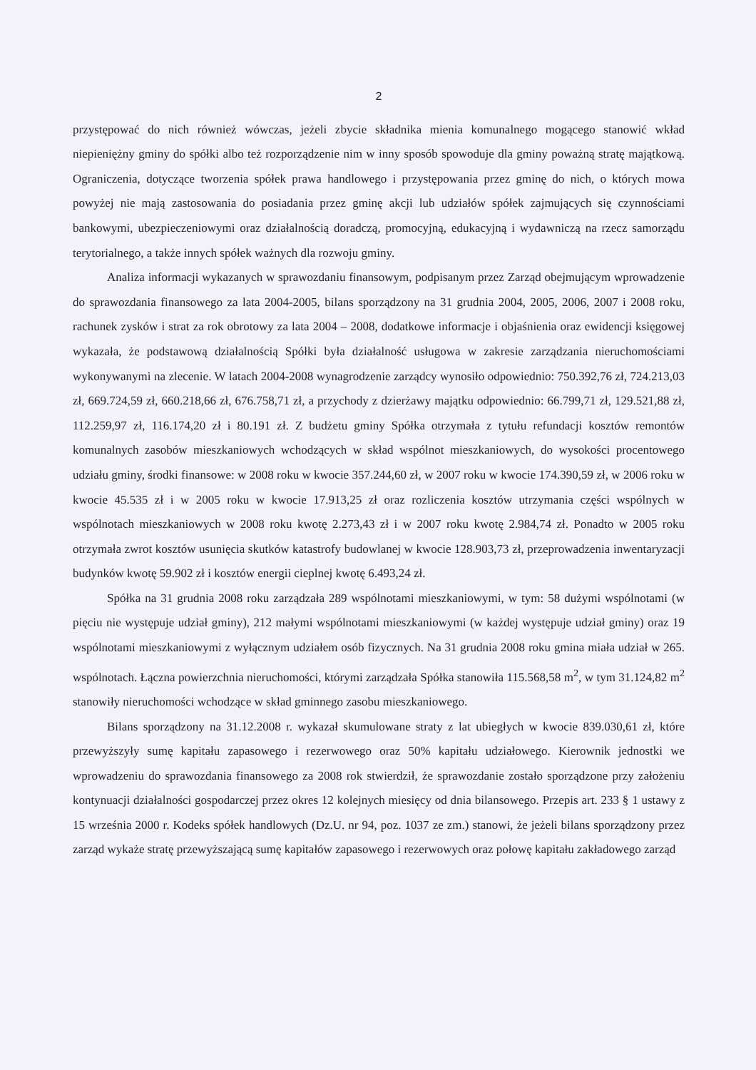2
przystępować do nich również wówczas, jeżeli zbycie składnika mienia komunalnego mogącego stanowić wkład niepieniężny gminy do spółki albo też rozporządzenie nim w inny sposób spowoduje dla gminy poważną stratę majątkową. Ograniczenia, dotyczące tworzenia spółek prawa handlowego i przystępowania przez gminę do nich, o których mowa powyżej nie mają zastosowania do posiadania przez gminę akcji lub udziałów spółek zajmujących się czynnościami bankowymi, ubezpieczeniowymi oraz działalnością doradczą, promocyjną, edukacyjną i wydawniczą na rzecz samorządu terytorialnego, a także innych spółek ważnych dla rozwoju gminy.
Analiza informacji wykazanych w sprawozdaniu finansowym, podpisanym przez Zarząd obejmującym wprowadzenie do sprawozdania finansowego za lata 2004-2005, bilans sporządzony na 31 grudnia 2004, 2005, 2006, 2007 i 2008 roku, rachunek zysków i strat za rok obrotowy za lata 2004 – 2008, dodatkowe informacje i objaśnienia oraz ewidencji księgowej wykazała, że podstawową działalnością Spółki była działalność usługowa w zakresie zarządzania nieruchomościami wykonywanymi na zlecenie. W latach 2004-2008 wynagrodzenie zarządcy wynosiło odpowiednio: 750.392,76 zł, 724.213,03 zł, 669.724,59 zł, 660.218,66 zł, 676.758,71 zł, a przychody z dzierżawy majątku odpowiednio: 66.799,71 zł, 129.521,88 zł, 112.259,97 zł, 116.174,20 zł i 80.191 zł. Z budżetu gminy Spółka otrzymała z tytułu refundacji kosztów remontów komunalnych zasobów mieszkaniowych wchodzących w skład wspólnot mieszkaniowych, do wysokości procentowego udziału gminy, środki finansowe: w 2008 roku w kwocie 357.244,60 zł, w 2007 roku w kwocie 174.390,59 zł, w 2006 roku w kwocie 45.535 zł i w 2005 roku w kwocie 17.913,25 zł oraz rozliczenia kosztów utrzymania części wspólnych w wspólnotach mieszkaniowych w 2008 roku kwotę 2.273,43 zł i w 2007 roku kwotę 2.984,74 zł. Ponadto w 2005 roku otrzymała zwrot kosztów usunięcia skutków katastrofy budowlanej w kwocie 128.903,73 zł, przeprowadzenia inwentaryzacji budynków kwotę 59.902 zł i kosztów energii cieplnej kwotę 6.493,24 zł.
Spółka na 31 grudnia 2008 roku zarządzała 289 wspólnotami mieszkaniowymi, w tym: 58 dużymi wspólnotami (w pięciu nie występuje udział gminy), 212 małymi wspólnotami mieszkaniowymi (w każdej występuje udział gminy) oraz 19 wspólnotami mieszkaniowymi z wyłącznym udziałem osób fizycznych. Na 31 grudnia 2008 roku gmina miała udział w 265. wspólnotach. Łączna powierzchnia nieruchomości, którymi zarządzała Spółka stanowiła 115.568,58 m<sup>2</sup>, w tym 31.124,82 m<sup>2</sup> stanowiły nieruchomości wchodzące w skład gminnego zasobu mieszkaniowego.
Bilans sporządzony na 31.12.2008 r. wykazał skumulowane straty z lat ubiegłych w kwocie 839.030,61 zł, które przewyższyły sumę kapitału zapasowego i rezerwowego oraz 50% kapitału udziałowego. Kierownik jednostki we wprowadzeniu do sprawozdania finansowego za 2008 rok stwierdził, że sprawozdanie zostało sporządzone przy założeniu kontynuacji działalności gospodarczej przez okres 12 kolejnych miesięcy od dnia bilansowego. Przepis art. 233 § 1 ustawy z 15 września 2000 r. Kodeks spółek handlowych (Dz.U. nr 94, poz. 1037 ze zm.) stanowi, że jeżeli bilans sporządzony przez zarząd wykaże stratę przewyższającą sumę kapitałów zapasowego i rezerwowych oraz połowę kapitału zakładowego zarząd